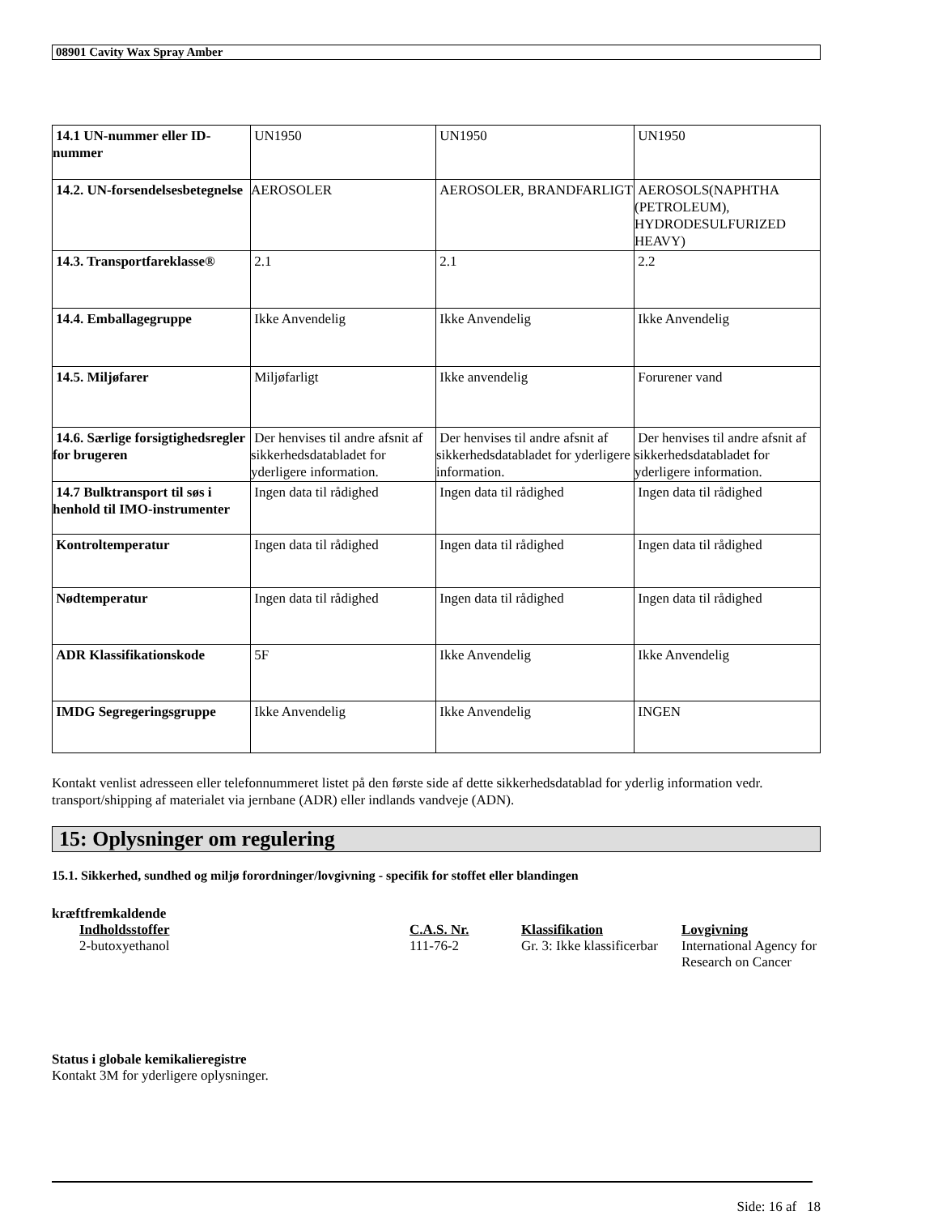08901 Cavity Wax Spray Amber
| 14.1 UN-nummer eller ID-nummer | UN1950 | UN1950 | UN1950 |
| 14.2. UN-forsendelsesbetegnelse | AEROSOLER | AEROSOLER, BRANDFARLIGT | AEROSOLS(NAPHTHA (PETROLEUM), HYDRODESULFURIZED HEAVY) |
| 14.3. Transportfareklasse® | 2.1 | 2.1 | 2.2 |
| 14.4. Emballagegruppe | Ikke Anvendelig | Ikke Anvendelig | Ikke Anvendelig |
| 14.5. Miljøfarer | Miljøfarligt | Ikke anvendelig | Forurener vand |
| 14.6. Særlige forsigtighedsregler for brugeren | Der henvises til andre afsnit af sikkerhedsdatabladet for yderligere information. | Der henvises til andre afsnit af sikkerhedsdatabladet for yderligere information. | Der henvises til andre afsnit af sikkerhedsdatabladet for yderligere information. |
| 14.7 Bulktransport til søs i henhold til IMO-instrumenter | Ingen data til rådighed | Ingen data til rådighed | Ingen data til rådighed |
| Kontroltemperatur | Ingen data til rådighed | Ingen data til rådighed | Ingen data til rådighed |
| Nødtemperatur | Ingen data til rådighed | Ingen data til rådighed | Ingen data til rådighed |
| ADR Klassifikationskode | 5F | Ikke Anvendelig | Ikke Anvendelig |
| IMDG Segregeringsgruppe | Ikke Anvendelig | Ikke Anvendelig | INGEN |
Kontakt venlist adresseen eller telefonnummeret listet på den første side af dette sikkerhedsdatablad for yderlig information vedr. transport/shipping af materialet via jernbane (ADR) eller indlands vandveje (ADN).
15: Oplysninger om regulering
15.1. Sikkerhed, sundhed og miljø forordninger/lovgivning - specifik for stoffet eller blandingen
kræftfremkaldende
| Indholdsstoffer | C.A.S. Nr. | Klassifikation | Lovgivning |
| 2-butoxyethanol | 111-76-2 | Gr. 3: Ikke klassificerbar | International Agency for Research on Cancer |
Status i globale kemikalieregistre
Kontakt 3M for yderligere oplysninger.
Side: 16 af 18